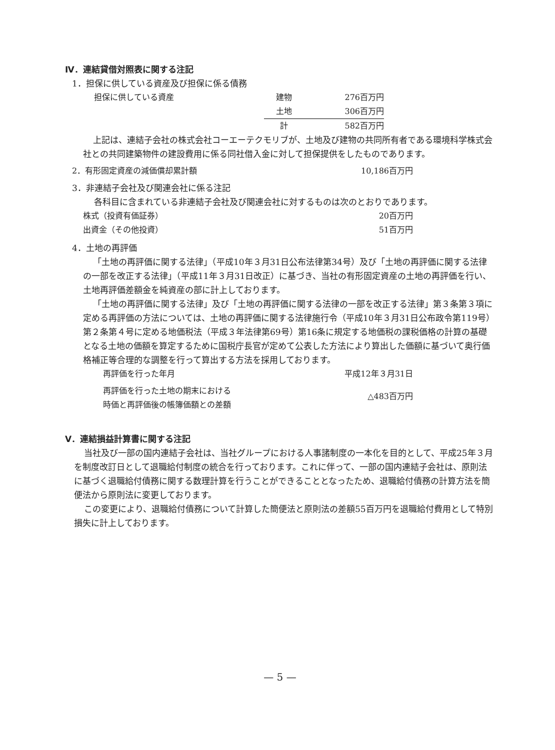Ⅳ．連結貸借対照表に関する注記
1．担保に供している資産及び担保に係る債務
| 担保に供している資産 | 建物 | 276百万円 |
| | 土地 | 306百万円 |
| | 計 | 582百万円 |
上記は、連結子会社の株式会社コーエーテクモリブが、土地及び建物の共同所有者である環境科学株式会社との共同建築物件の建設費用に係る同社借入金に対して担保提供をしたものであります。
| 2．有形固定資産の減価償却累計額 | 10,186百万円 |
3．非連結子会社及び関連会社に係る注記
各科目に含まれている非連結子会社及び関連会社に対するものは次のとおりであります。
| 株式（投資有価証券） | 20百万円 |
| 出資金（その他投資） | 51百万円 |
4．土地の再評価
「土地の再評価に関する法律」（平成10年３月31日公布法律第34号）及び「土地の再評価に関する法律の一部を改正する法律」（平成11年３月31日改正）に基づき、当社の有形固定資産の土地の再評価を行い、土地再評価差額金を純資産の部に計上しております。
「土地の再評価に関する法律」及び「土地の再評価に関する法律の一部を改正する法律」第３条第３項に定める再評価の方法については、土地の再評価に関する法律施行令（平成10年３月31日公布政令第119号）第２条第４号に定める地価税法（平成３年法律第69号）第16条に規定する地価税の課税価格の計算の基礎となる土地の価額を算定するために国税庁長官が定めて公表した方法により算出した価額に基づいて奥行価格補正等合理的な調整を行って算出する方法を採用しております。
| 再評価を行った年月 | 平成12年３月31日 |
| 再評価を行った土地の期末における 時価と再評価後の帳簿価額との差額 | △483百万円 |
Ⅴ．連結損益計算書に関する注記
当社及び一部の国内連結子会社は、当社グループにおける人事諸制度の一本化を目的として、平成25年３月を制度改訂日として退職給付制度の統合を行っております。これに伴って、一部の国内連結子会社は、原則法に基づく退職給付債務に関する数理計算を行うことができることとなったため、退職給付債務の計算方法を簡便法から原則法に変更しております。
この変更により、退職給付債務について計算した簡便法と原則法の差額55百万円を退職給付費用として特別損失に計上しております。
— 5 —